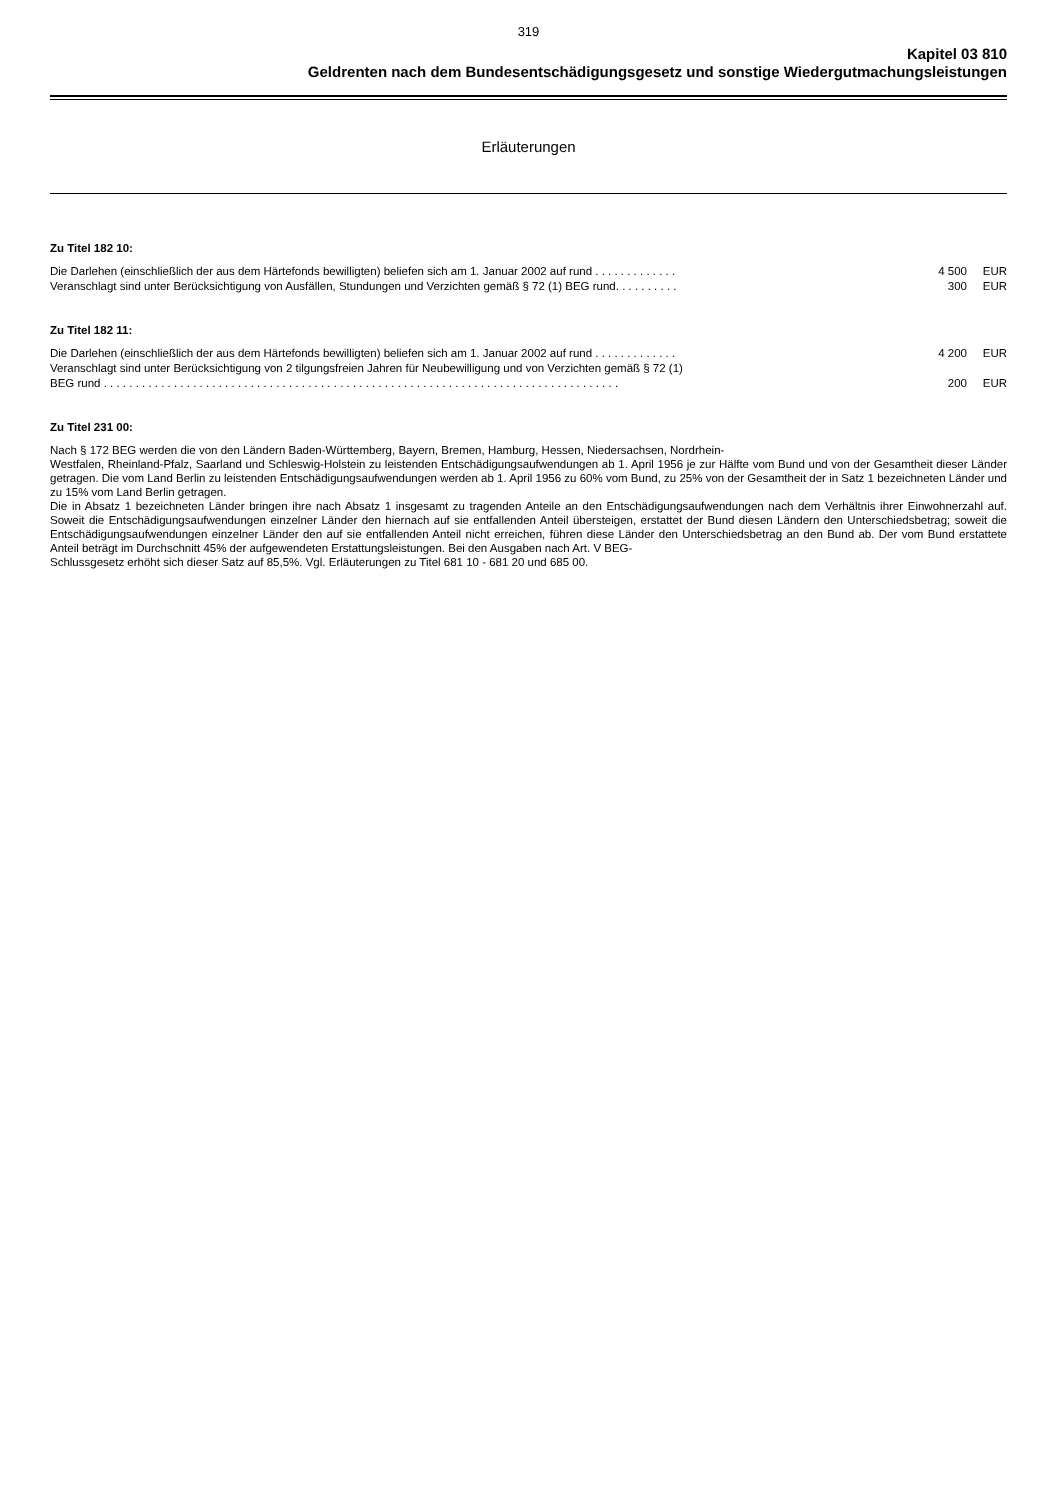319
Kapitel 03 810
Geldrenten nach dem Bundesentschädigungsgesetz und sonstige Wiedergutmachungsleistungen
Erläuterungen
Zu Titel 182 10:
Die Darlehen (einschließlich der aus dem Härtefonds bewilligten) beliefen sich am 1. Januar 2002 auf rund . . . . . . . . . . . . . 4 500 EUR
Veranschlagt sind unter Berücksichtigung von Ausfällen, Stundungen und Verzichten gemäß § 72 (1) BEG rund. . . . . . . . . . 300 EUR
Zu Titel 182 11:
Die Darlehen (einschließlich der aus dem Härtefonds bewilligten) beliefen sich am 1. Januar 2002 auf rund . . . . . . . . . . . . . 4 200 EUR
Veranschlagt sind unter Berücksichtigung von 2 tilgungsfreien Jahren für Neubewilligung und von Verzichten gemäß § 72 (1)
BEG rund . . . . . . . . . . . . . . . . . . . . . . . . . . . . . . . . . . . . . . . . . . . . . . . . . . . . . . . . . . . . . . . . . . . . . . . . . . . . . . . . . 200 EUR
Zu Titel 231 00:
Nach § 172 BEG werden die von den Ländern Baden-Württemberg, Bayern, Bremen, Hamburg, Hessen, Niedersachsen, Nordrhein-
Westfalen, Rheinland-Pfalz, Saarland und Schleswig-Holstein zu leistenden Entschädigungsaufwendungen ab 1. April 1956 je zur Hälfte vom Bund und von der Gesamtheit dieser Länder getragen. Die vom Land Berlin zu leistenden Entschädigungsaufwendungen werden ab 1. April 1956 zu 60% vom Bund, zu 25% von der Gesamtheit der in Satz 1 bezeichneten Länder und zu 15% vom Land Berlin getragen.
Die in Absatz 1 bezeichneten Länder bringen ihre nach Absatz 1 insgesamt zu tragenden Anteile an den Entschädigungsaufwendungen nach dem Verhältnis ihrer Einwohnerzahl auf. Soweit die Entschädigungsaufwendungen einzelner Länder den hiernach auf sie entfallenden Anteil übersteigen, erstattet der Bund diesen Ländern den Unterschiedsbetrag; soweit die Entschädigungsaufwendungen einzelner Länder den auf sie entfallenden Anteil nicht erreichen, führen diese Länder den Unterschiedsbetrag an den Bund ab. Der vom Bund erstattete Anteil beträgt im Durchschnitt 45% der aufgewendeten Erstattungsleistungen. Bei den Ausgaben nach Art. V BEG-
Schlussgesetz erhöht sich dieser Satz auf 85,5%. Vgl. Erläuterungen zu Titel 681 10 - 681 20 und 685 00.